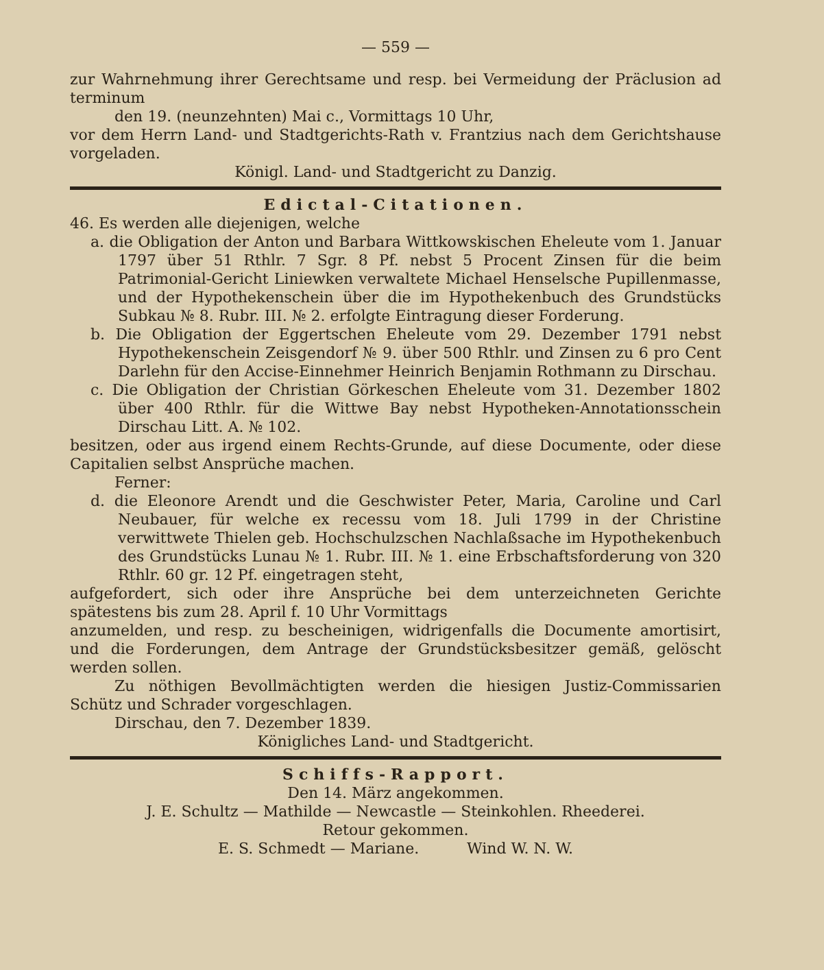— 559 —
zur Wahrnehmung ihrer Gerechtsame und resp. bei Vermeidung der Präclusion ad terminum
den 19. (neunzehnten) Mai c., Vormittags 10 Uhr,
vor dem Herrn Land- und Stadtgerichts-Rath v. Frantzius nach dem Gerichtshause vorgeladen.
Königl. Land- und Stadtgericht zu Danzig.
Edictal-Citationen.
46. Es werden alle diejenigen, welche
a. die Obligation der Anton und Barbara Wittkowskischen Eheleute vom 1. Januar 1797 über 51 Rthlr. 7 Sgr. 8 Pf. nebst 5 Procent Zinsen für die beim Patrimonial-Gericht Liniewken verwaltete Michael Henselsche Pupillenmasse, und der Hypothekenschein über die im Hypothekenbuch des Grundstücks Subkau № 8. Rubr. III. № 2. erfolgte Eintragung dieser Forderung.
b. Die Obligation der Eggertschen Eheleute vom 29. Dezember 1791 nebst Hypothekenschein Zeisgendorf № 9. über 500 Rthlr. und Zinsen zu 6 pro Cent Darlehn für den Accise-Einnehmer Heinrich Benjamin Rothmann zu Dirschau.
c. Die Obligation der Christian Görkeschen Eheleute vom 31. Dezember 1802 über 400 Rthlr. für die Wittwe Bay nebst Hypotheken-Annotationsschein Dirschau Litt. A. № 102.
besitzen, oder aus irgend einem Rechts-Grunde, auf diese Documente, oder diese Capitalien selbst Ansprüche machen.
Ferner:
d. die Eleonore Arendt und die Geschwister Peter, Maria, Caroline und Carl Neubauer, für welche ex recessu vom 18. Juli 1799 in der Christine verwittwete Thielen geb. Hochschulzschen Nachlaßsache im Hypothekenbuch des Grundstücks Lunau № 1. Rubr. III. № 1. eine Erbschaftsforderung von 320 Rthlr. 60 gr. 12 Pf. eingetragen steht,
aufgefordert, sich oder ihre Ansprüche bei dem unterzeichneten Gerichte spätestens bis zum 28. April f. 10 Uhr Vormittags
anzumelden, und resp. zu bescheinigen, widrigenfalls die Documente amortisirt, und die Forderungen, dem Antrage der Grundstücksbesitzer gemäß, gelöscht werden sollen.
Zu nöthigen Bevollmächtigten werden die hiesigen Justiz-Commissarien Schütz und Schrader vorgeschlagen.
Dirschau, den 7. Dezember 1839.
Königliches Land- und Stadtgericht.
Schiffs-Rapport.
Den 14. März angekommen.
J. E. Schultz — Mathilde — Newcastle — Steinkohlen. Rheederei.
Retour gekommen.
E. S. Schmedt — Mariane. Wind W. N. W.